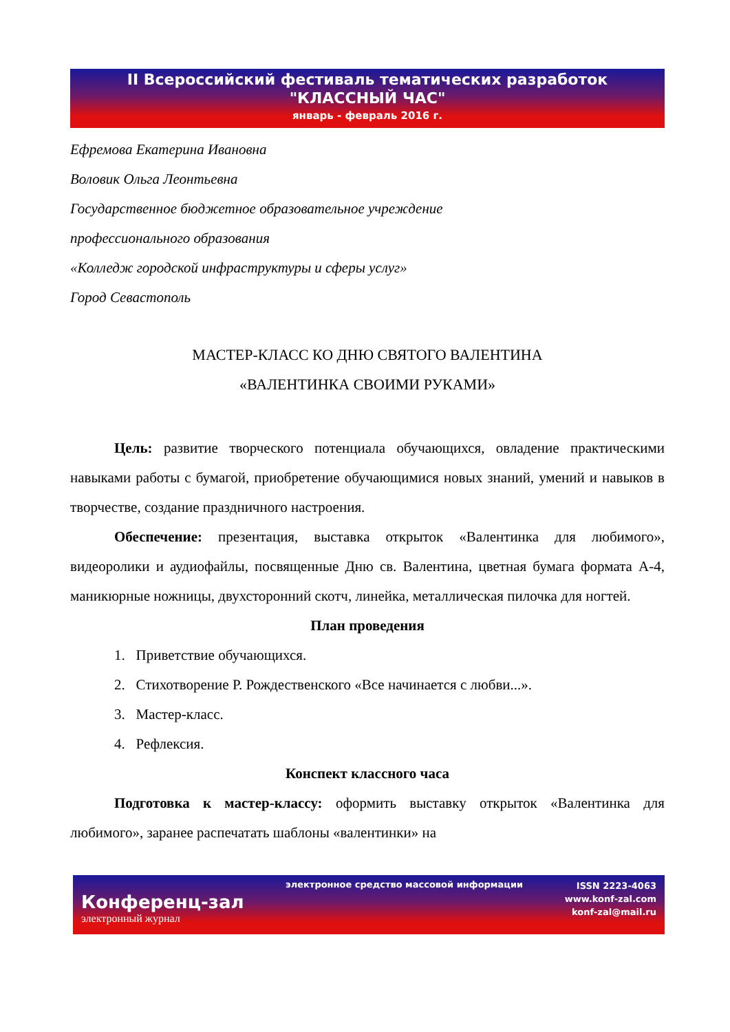II Всероссийский фестиваль тематических разработок
"КЛАССНЫЙ ЧАС"
январь - февраль 2016 г.
Ефремова Екатерина Ивановна
Воловик Ольга Леонтьевна
Государственное бюджетное образовательное учреждение
профессионального образования
«Колледж городской инфраструктуры и сферы услуг»
Город Севастополь
МАСТЕР-КЛАСС КО ДНЮ СВЯТОГО ВАЛЕНТИНА
«ВАЛЕНТИНКА СВОИМИ РУКАМИ»
Цель: развитие творческого потенциала обучающихся, овладение практическими навыками работы с бумагой, приобретение обучающимися новых знаний, умений и навыков в творчестве, создание праздничного настроения.
Обеспечение: презентация, выставка открыток «Валентинка для любимого», видеоролики и аудиофайлы, посвященные Дню св. Валентина, цветная бумага формата А-4, маникюрные ножницы, двухсторонний скотч, линейка, металлическая пилочка для ногтей.
План проведения
1. Приветствие обучающихся.
2. Стихотворение Р. Рождественского «Все начинается с любви...».
3. Мастер-класс.
4. Рефлексия.
Конспект классного часа
Подготовка к мастер-классу: оформить выставку открыток «Валентинка для любимого», заранее распечатать шаблоны «валентинки» на
Конференц-зал
электронный журнал
электронное средство массовой информации
ISSN 2223-4063
www.konf-zal.com
konf-zal@mail.ru